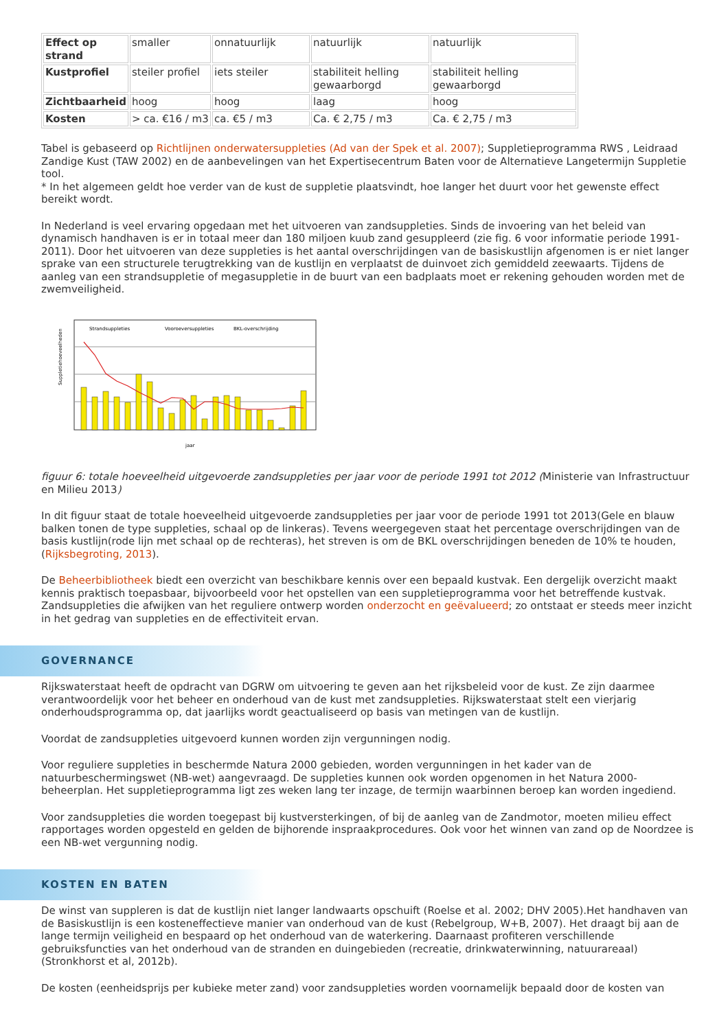| Effect op strand | smaller | onnatuurlijk | natuurlijk | natuurlijk |
| Kustprofiel | steiler profiel | iets steiler | stabiliteit helling gewaarborgd | stabiliteit helling gewaarborgd |
| Zichtbaarheid | hoog | hoog | laag | hoog |
| Kosten | > ca. €16 / m3 | ca. €5 / m3 | Ca. € 2,75 / m3 | Ca. € 2,75 / m3 |
Tabel is gebaseerd op Richtlijnen onderwatersuppleties (Ad van der Spek et al. 2007); Suppletieprogramma RWS , Leidraad Zandige Kust (TAW 2002) en de aanbevelingen van het Expertisecentrum Baten voor de Alternatieve Langetermijn Suppletie tool.
* In het algemeen geldt hoe verder van de kust de suppletie plaatsvindt, hoe langer het duurt voor het gewenste effect bereikt wordt.
In Nederland is veel ervaring opgedaan met het uitvoeren van zandsuppleties. Sinds de invoering van het beleid van dynamisch handhaven is er in totaal meer dan 180 miljoen kuub zand gesuppleerd (zie fig. 6 voor informatie periode 1991-2011). Door het uitvoeren van deze suppleties is het aantal overschrijdingen van de basiskustlijn afgenomen is er niet langer sprake van een structurele terugtrekking van de kustlijn en verplaatst de duinvoet zich gemiddeld zeewaarts. Tijdens de aanleg van een strandsuppletie of megasuppletie in de buurt van een badplaats moet er rekening gehouden worden met de zwemveiligheid.
Strandsuppleties
Vooroeversuppleties
BKL-overschrijding
Suppletiehoeveelheden
jaar
figuur 6: totale hoeveelheid uitgevoerde zandsuppleties per jaar voor de periode 1991 tot 2012 (Ministerie van Infrastructuur en Milieu 2013)
In dit figuur staat de totale hoeveelheid uitgevoerde zandsuppleties per jaar voor de periode 1991 tot 2013(Gele en blauw balken tonen de type suppleties, schaal op de linkeras). Tevens weergegeven staat het percentage overschrijdingen van de basis kustlijn(rode lijn met schaal op de rechteras), het streven is om de BKL overschrijdingen beneden de 10% te houden, (Rijksbegroting, 2013).
De Beheerbibliotheek biedt een overzicht van beschikbare kennis over een bepaald kustvak. Een dergelijk overzicht maakt kennis praktisch toepasbaar, bijvoorbeeld voor het opstellen van een suppletieprogramma voor het betreffende kustvak. Zandsuppleties die afwijken van het reguliere ontwerp worden onderzocht en geëvalueerd; zo ontstaat er steeds meer inzicht in het gedrag van suppleties en de effectiviteit ervan.
GOVERNANCE
Rijkswaterstaat heeft de opdracht van DGRW om uitvoering te geven aan het rijksbeleid voor de kust. Ze zijn daarmee verantwoordelijk voor het beheer en onderhoud van de kust met zandsuppleties. Rijkswaterstaat stelt een vierjarig onderhoudsprogramma op, dat jaarlijks wordt geactualiseerd op basis van metingen van de kustlijn.
Voordat de zandsuppleties uitgevoerd kunnen worden zijn vergunningen nodig.
Voor reguliere suppleties in beschermde Natura 2000 gebieden, worden vergunningen in het kader van de natuurbeschermingswet (NB-wet) aangevraagd. De suppleties kunnen ook worden opgenomen in het Natura 2000-beheerplan. Het suppletieprogramma ligt zes weken lang ter inzage, de termijn waarbinnen beroep kan worden ingediend.
Voor zandsuppleties die worden toegepast bij kustversterkingen, of bij de aanleg van de Zandmotor, moeten milieu effect rapportages worden opgesteld en gelden de bijhorende inspraakprocedures. Ook voor het winnen van zand op de Noordzee is een NB-wet vergunning nodig.
KOSTEN EN BATEN
De winst van suppleren is dat de kustlijn niet langer landwaarts opschuift (Roelse et al. 2002; DHV 2005).Het handhaven van de Basiskustlijn is een kosteneffectieve manier van onderhoud van de kust (Rebelgroup, W+B, 2007). Het draagt bij aan de lange termijn veiligheid en bespaard op het onderhoud van de waterkering. Daarnaast profiteren verschillende gebruiksfuncties van het onderhoud van de stranden en duingebieden (recreatie, drinkwaterwinning, natuurareaal) (Stronkhorst et al, 2012b).
De kosten (eenheidsprijs per kubieke meter zand) voor zandsuppleties worden voornamelijk bepaald door de kosten van